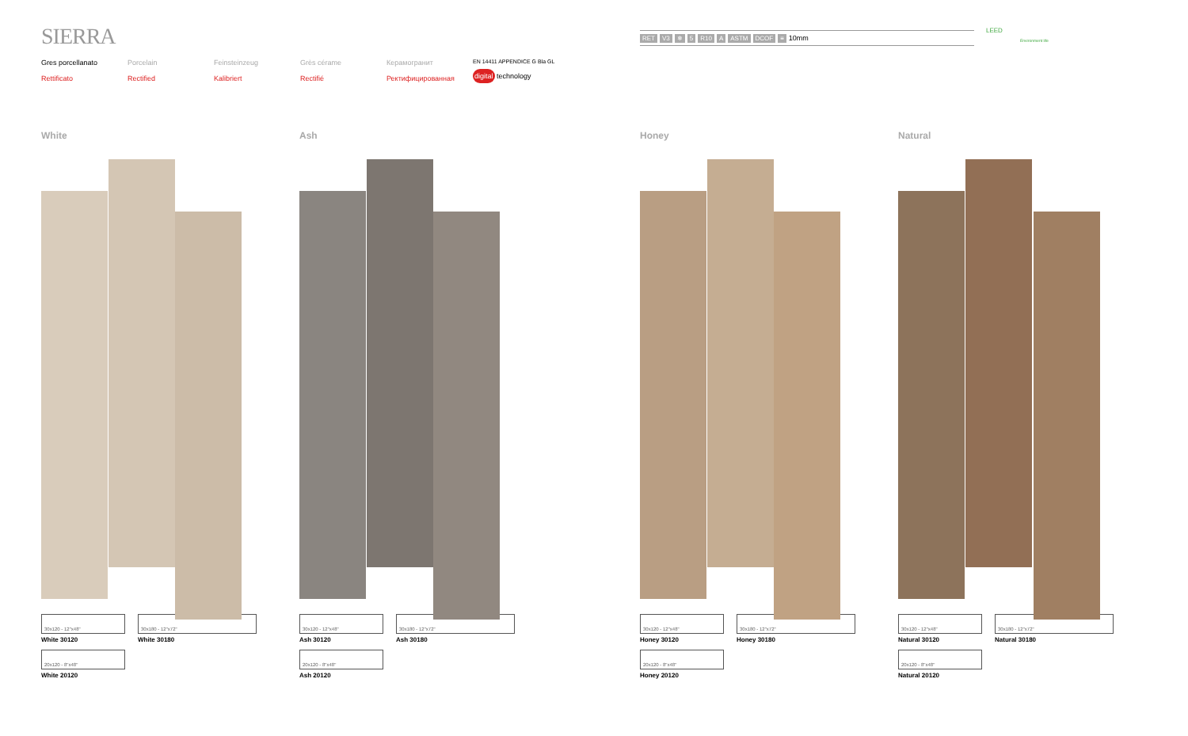SIERRA
Gres porcellanato
Rettificato
Porcelain
Rectified
Feinsteinzeug
Kalibriert
Grès cérame
Rectifié
Керамогранит
Ректифицированная
EN 14411 APPENDICE G Bla GL
digital technology
RET V3 ❄ 5 R10 A ASTM DCOF ≡ 10mm LEED
Environment life
White
30x120 - 12"x48"
White 30120
20x120 - 8"x48"
White 20120
30x180 - 12"x72"
White 30180
Ash
30x120 - 12"x48"
Ash 30120
20x120 - 8"x48"
Ash 20120
30x180 - 12"x72"
Ash 30180
Honey
30x120 - 12"x48"
Honey 30120
20x120 - 8"x48"
Honey 20120
30x180 - 12"x72"
Honey 30180
Natural
30x120 - 12"x48"
Natural 30120
20x120 - 8"x48"
Natural 20120
30x180 - 12"x72"
Natural 30180